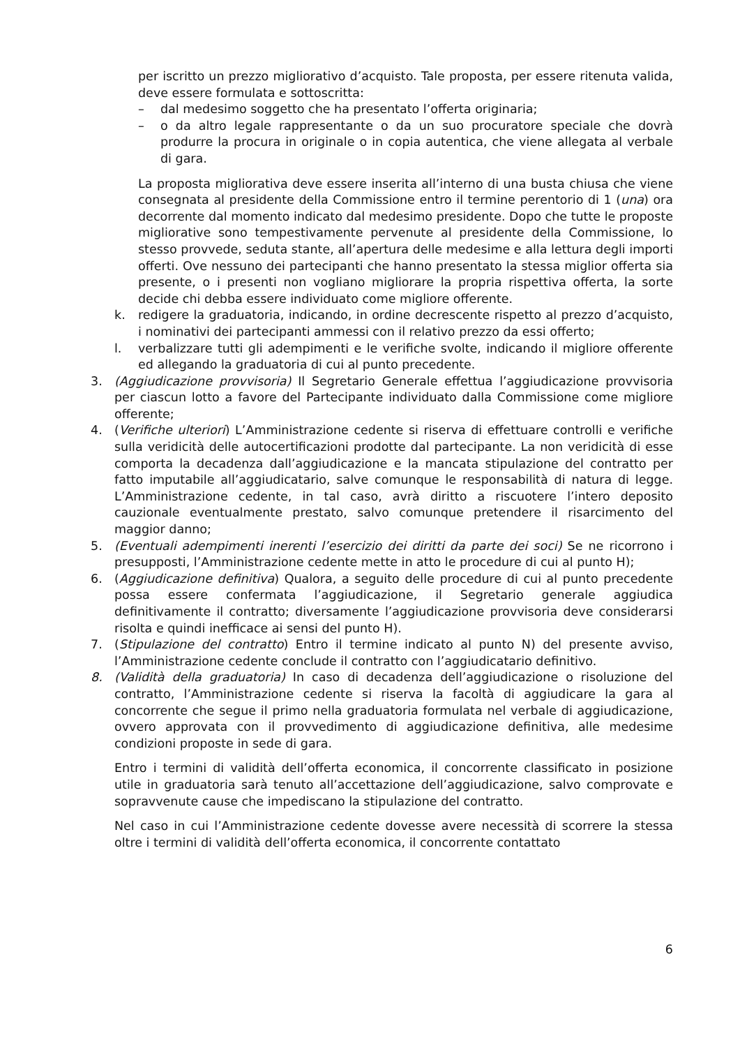per iscritto un prezzo migliorativo d’acquisto. Tale proposta, per essere ritenuta valida, deve essere formulata e sottoscritta:
– dal medesimo soggetto che ha presentato l’offerta originaria;
– o da altro legale rappresentante o da un suo procuratore speciale che dovrà produrre la procura in originale o in copia autentica, che viene allegata al verbale di gara.
La proposta migliorativa deve essere inserita all’interno di una busta chiusa che viene consegnata al presidente della Commissione entro il termine perentorio di 1 (una) ora decorrente dal momento indicato dal medesimo presidente. Dopo che tutte le proposte migliorative sono tempestivamente pervenute al presidente della Commissione, lo stesso provvede, seduta stante, all’apertura delle medesime e alla lettura degli importi offerti. Ove nessuno dei partecipanti che hanno presentato la stessa miglior offerta sia presente, o i presenti non vogliano migliorare la propria rispettiva offerta, la sorte decide chi debba essere individuato come migliore offerente.
k. redigere la graduatoria, indicando, in ordine decrescente rispetto al prezzo d’acquisto, i nominativi dei partecipanti ammessi con il relativo prezzo da essi offerto;
l. verbalizzare tutti gli adempimenti e le verifiche svolte, indicando il migliore offerente ed allegando la graduatoria di cui al punto precedente.
3. (Aggiudicazione provvisoria) Il Segretario Generale effettua l’aggiudicazione provvisoria per ciascun lotto a favore del Partecipante individuato dalla Commissione come migliore offerente;
4. (Verifiche ulteriori) L’Amministrazione cedente si riserva di effettuare controlli e verifiche sulla veridicità delle autocertificazioni prodotte dal partecipante. La non veridicità di esse comporta la decadenza dall’aggiudicazione e la mancata stipulazione del contratto per fatto imputabile all’aggiudicatario, salve comunque le responsabilità di natura di legge. L’Amministrazione cedente, in tal caso, avrà diritto a riscuotere l’intero deposito cauzionale eventualmente prestato, salvo comunque pretendere il risarcimento del maggior danno;
5. (Eventuali adempimenti inerenti l’esercizio dei diritti da parte dei soci) Se ne ricorrono i presupposti, l’Amministrazione cedente mette in atto le procedure di cui al punto H);
6. (Aggiudicazione definitiva) Qualora, a seguito delle procedure di cui al punto precedente possa essere confermata l’aggiudicazione, il Segretario generale aggiudica definitivamente il contratto; diversamente l’aggiudicazione provvisoria deve considerarsi risolta e quindi inefficace ai sensi del punto H).
7. (Stipulazione del contratto) Entro il termine indicato al punto N) del presente avviso, l’Amministrazione cedente conclude il contratto con l’aggiudicatario definitivo.
8. (Validità della graduatoria) In caso di decadenza dell’aggiudicazione o risoluzione del contratto, l’Amministrazione cedente si riserva la facoltà di aggiudicare la gara al concorrente che segue il primo nella graduatoria formulata nel verbale di aggiudicazione, ovvero approvata con il provvedimento di aggiudicazione definitiva, alle medesime condizioni proposte in sede di gara.
Entro i termini di validità dell’offerta economica, il concorrente classificato in posizione utile in graduatoria sarà tenuto all’accettazione dell’aggiudicazione, salvo comprovate e sopravvenute cause che impediscano la stipulazione del contratto.
Nel caso in cui l’Amministrazione cedente dovesse avere necessità di scorrere la stessa oltre i termini di validità dell’offerta economica, il concorrente contattato
6